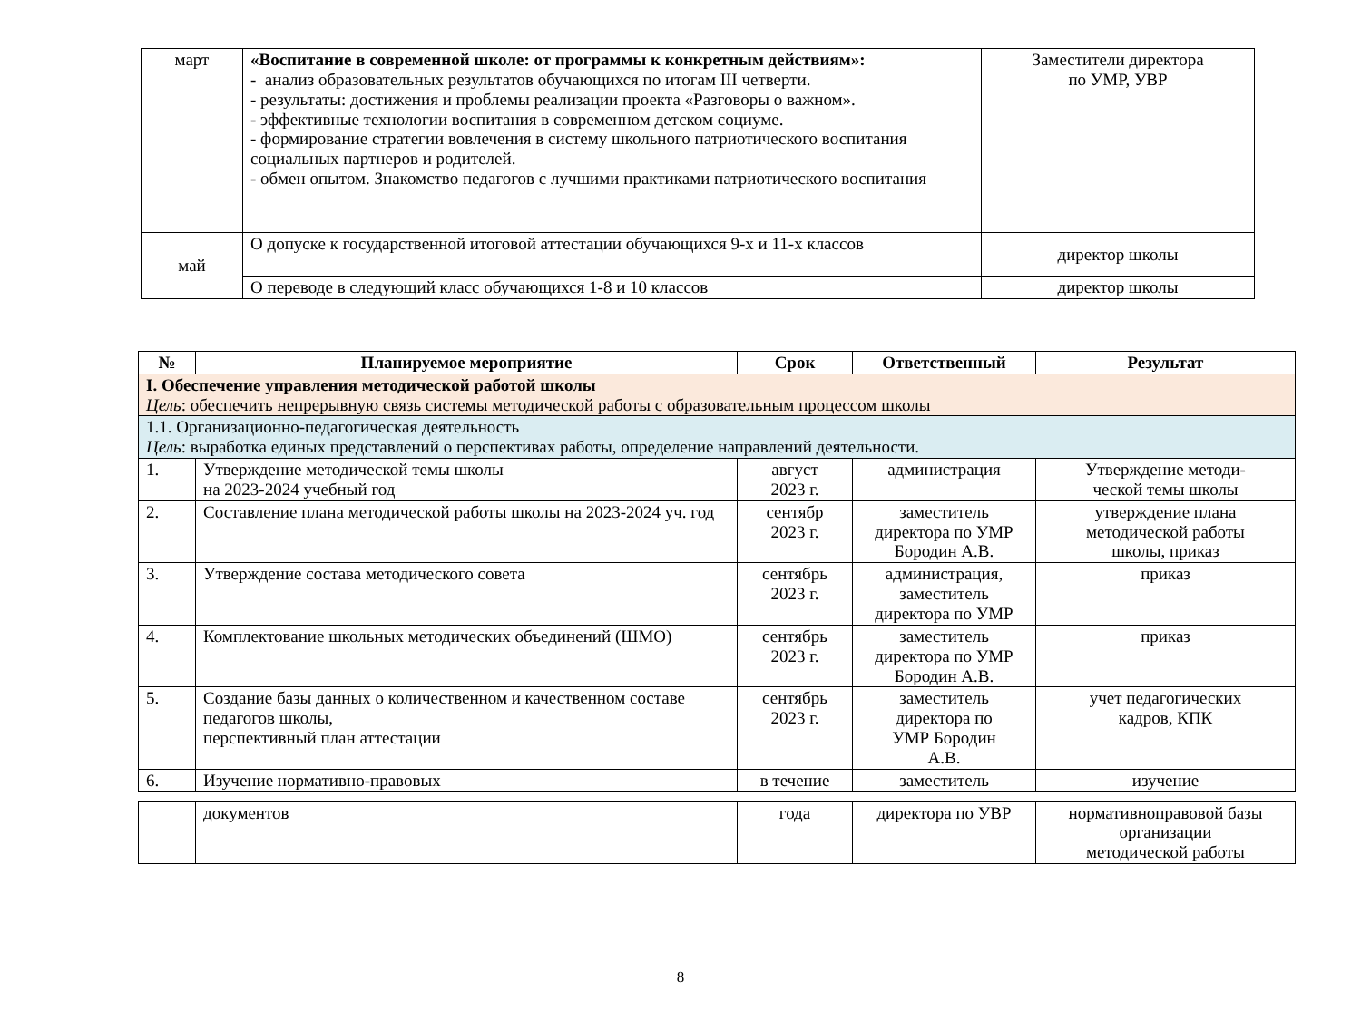| март | «Воспитание в современной школе: от программы к конкретным действиям»: - анализ образовательных результатов обучающихся по итогам III четверти. - результаты: достижения и проблемы реализации проекта «Разговоры о важном». - эффективные технологии воспитания в современном детском социуме. - формирование стратегии вовлечения в систему школьного патриотического воспитания социальных партнеров и родителей. - обмен опытом. Знакомство педагогов с лучшими практиками патриотического воспитания | Заместители директора по УМР, УВР |
| май | О допуске к государственной итоговой аттестации обучающихся 9-х и 11-х классов | директор школы |
| | О переводе в следующий класс обучающихся 1-8 и 10 классов | директор школы |
| № | Планируемое мероприятие | Срок | Ответственный | Результат |
| --- | --- | --- | --- | --- |
| I. Обеспечение управления методической работой школы Цель : обеспечить непрерывную связь системы методической работы с образовательным процессом школы | | | | |
| 1.1. Организационно-педагогическая деятельность Цель : выработка единых представлений о перспективах работы, определение направлений деятельности. | | | | |
| 1. | Утверждение методической темы школы на 2023-2024 учебный год | август 2023 г. | администрация | Утверждение методи- ческой темы школы |
| 2. | Составление плана методической работы школы на 2023-2024 уч. год | сентябр 2023 г. | заместитель директора по УМР Бородин А.В. | утверждение плана методической работы школы, приказ |
| 3. | Утверждение состава методического совета | сентябрь 2023 г. | администрация, заместитель директора по УМР | приказ |
| 4. | Комплектование школьных методических объединений (ШМО) | сентябрь 2023 г. | заместитель директора по УМР Бородин А.В. | приказ |
| 5. | Создание базы данных о количественном и качественном составе педагогов школы, перспективный план аттестации | сентябрь 2023 г. | заместитель директора по УМР Бородин А.В. | учет педагогических кадров, КПК |
| 6. | Изучение нормативно-правовых | в течение | заместитель | изучение |
| | документов | года | директора по УВР | нормативноправовой базы организации методической работы |
8